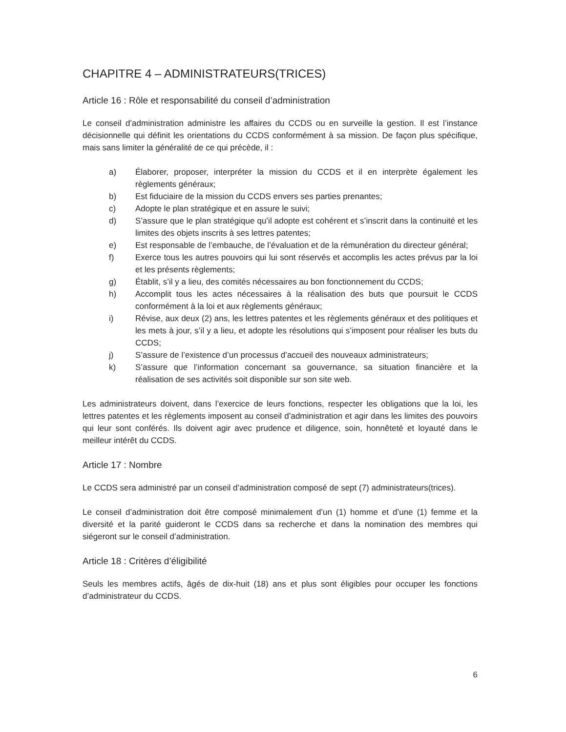CHAPITRE 4 – ADMINISTRATEURS(TRICES)
Article 16 : Rôle et responsabilité du conseil d’administration
Le conseil d’administration administre les affaires du CCDS ou en surveille la gestion. Il est l’instance décisionnelle qui définit les orientations du CCDS conformément à sa mission. De façon plus spécifique, mais sans limiter la généralité de ce qui précède, il :
a) Élaborer, proposer, interpréter la mission du CCDS et il en interprète également les règlements généraux;
b) Est fiduciaire de la mission du CCDS envers ses parties prenantes;
c) Adopte le plan stratégique et en assure le suivi;
d) S’assure que le plan stratégique qu’il adopte est cohérent et s’inscrit dans la continuité et les limites des objets inscrits à ses lettres patentes;
e) Est responsable de l’embauche, de l’évaluation et de la rémunération du directeur général;
f) Exerce tous les autres pouvoirs qui lui sont réservés et accomplis les actes prévus par la loi et les présents règlements;
g) Établit, s’il y a lieu, des comités nécessaires au bon fonctionnement du CCDS;
h) Accomplit tous les actes nécessaires à la réalisation des buts que poursuit le CCDS conformément à la loi et aux règlements généraux;
i) Révise, aux deux (2) ans, les lettres patentes et les règlements généraux et des politiques et les mets à jour, s’il y a lieu, et adopte les résolutions qui s’imposent pour réaliser les buts du CCDS;
j) S’assure de l’existence d’un processus d’accueil des nouveaux administrateurs;
k) S’assure que l’information concernant sa gouvernance, sa situation financière et la réalisation de ses activités soit disponible sur son site web.
Les administrateurs doivent, dans l’exercice de leurs fonctions, respecter les obligations que la loi, les lettres patentes et les règlements imposent au conseil d’administration et agir dans les limites des pouvoirs qui leur sont conférés. Ils doivent agir avec prudence et diligence, soin, honnêteté et loyauté dans le meilleur intérêt du CCDS.
Article 17 : Nombre
Le CCDS sera administré par un conseil d’administration composé de sept (7) administrateurs(trices).
Le conseil d’administration doit être composé minimalement d’un (1) homme et d’une (1) femme et la diversité et la parité guideront le CCDS dans sa recherche et dans la nomination des membres qui siégeront sur le conseil d’administration.
Article 18 : Critères d’éligibilité
Seuls les membres actifs, âgés de dix-huit (18) ans et plus sont éligibles pour occuper les fonctions d’administrateur du CCDS.
6